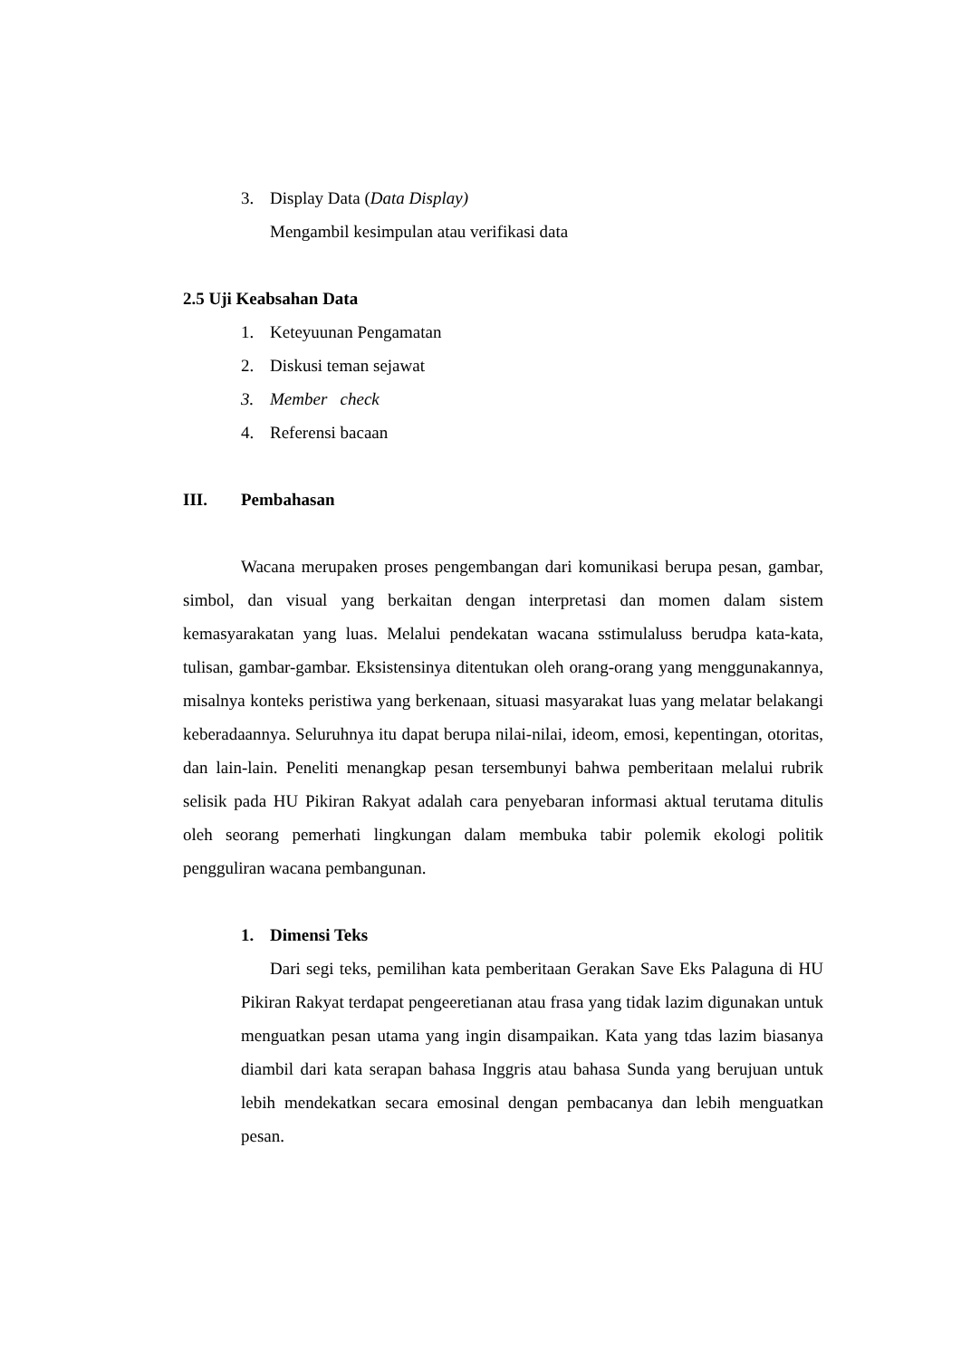3. Display Data (Data Display)
Mengambil kesimpulan atau verifikasi data
2.5 Uji Keabsahan Data
1. Keteyuunan Pengamatan
2. Diskusi teman sejawat
3. Member check
4. Referensi bacaan
III. Pembahasan
Wacana merupaken proses pengembangan dari komunikasi berupa pesan, gambar, simbol, dan visual yang berkaitan dengan interpretasi dan momen dalam sistem kemasyarakatan yang luas. Melalui pendekatan wacana sstimulaluss berudpa kata-kata, tulisan, gambar-gambar. Eksistensinya ditentukan oleh orang-orang yang menggunakannya, misalnya konteks peristiwa yang berkenaan, situasi masyarakat luas yang melatar belakangi keberadaannya. Seluruhnya itu dapat berupa nilai-nilai, ideom, emosi, kepentingan, otoritas, dan lain-lain. Peneliti menangkap pesan tersembunyi bahwa pemberitaan melalui rubrik selisik pada HU Pikiran Rakyat adalah cara penyebaran informasi aktual terutama ditulis oleh seorang pemerhati lingkungan dalam membuka tabir polemik ekologi politik pengguliran wacana pembangunan.
1. Dimensi Teks
Dari segi teks, pemilihan kata pemberitaan Gerakan Save Eks Palaguna di HU Pikiran Rakyat terdapat pengeeretianan atau frasa yang tidak lazim digunakan untuk menguatkan pesan utama yang ingin disampaikan. Kata yang tdas lazim biasanya diambil dari kata serapan bahasa Inggris atau bahasa Sunda yang berujuan untuk lebih mendekatkan secara emosinal dengan pembacanya dan lebih menguatkan pesan.